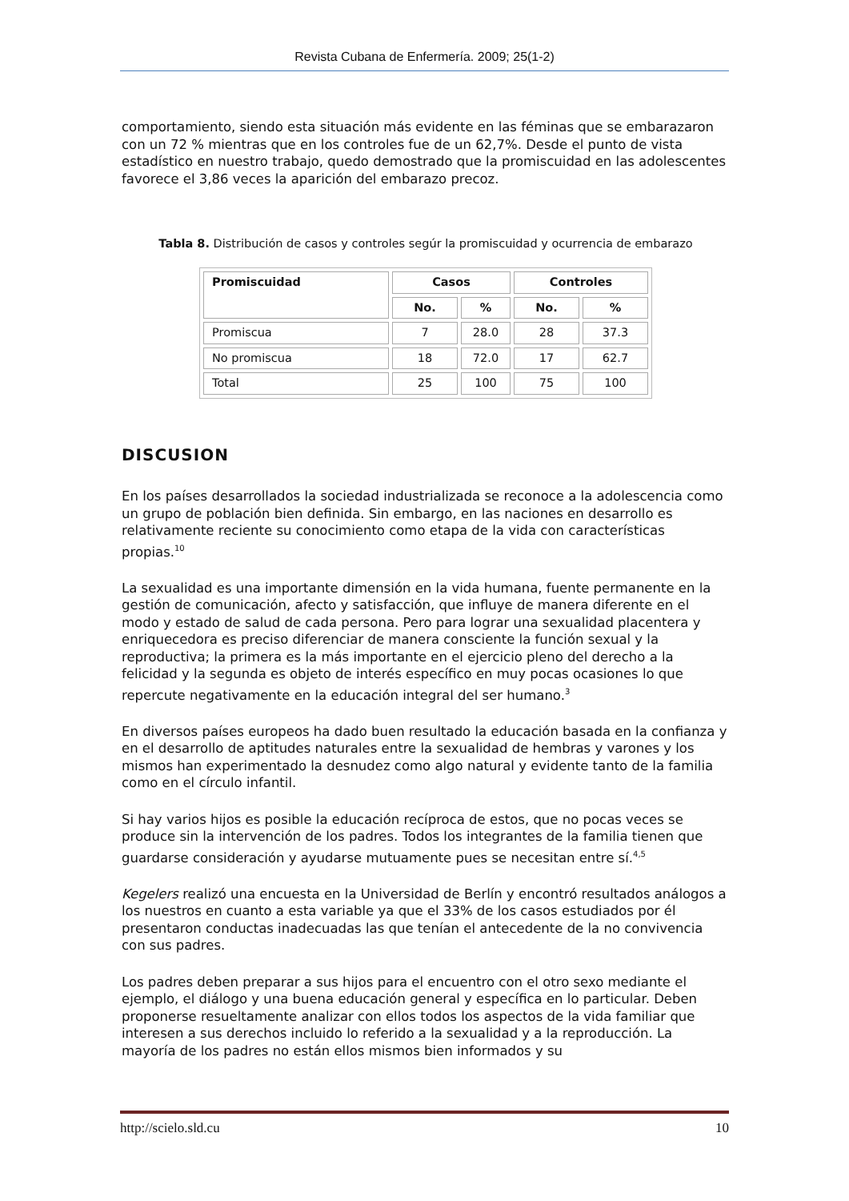Revista Cubana de Enfermería. 2009; 25(1-2)
comportamiento, siendo esta situación más evidente en las féminas que se embarazaron con un 72 % mientras que en los controles fue de un 62,7%. Desde el punto de vista estadístico en nuestro trabajo, quedo demostrado que la promiscuidad en las adolescentes favorece el 3,86 veces la aparición del embarazo precoz.
Tabla 8. Distribución de casos y controles segúr la promiscuidad y ocurrencia de embarazo
| Promiscuidad | Casos | | Controles | |
| --- | --- | --- | --- | --- |
| | No. | % | No. | % |
| Promiscua | 7 | 28.0 | 28 | 37.3 |
| No promiscua | 18 | 72.0 | 17 | 62.7 |
| Total | 25 | 100 | 75 | 100 |
DISCUSION
En los países desarrollados la sociedad industrializada se reconoce a la adolescencia como un grupo de población bien definida. Sin embargo, en las naciones en desarrollo es relativamente reciente su conocimiento como etapa de la vida con características propias.<sup>10</sup>
La sexualidad es una importante dimensión en la vida humana, fuente permanente en la gestión de comunicación, afecto y satisfacción, que influye de manera diferente en el modo y estado de salud de cada persona. Pero para lograr una sexualidad placentera y enriquecedora es preciso diferenciar de manera consciente la función sexual y la reproductiva; la primera es la más importante en el ejercicio pleno del derecho a la felicidad y la segunda es objeto de interés específico en muy pocas ocasiones lo que repercute negativamente en la educación integral del ser humano.<sup>3</sup>
En diversos países europeos ha dado buen resultado la educación basada en la confianza y en el desarrollo de aptitudes naturales entre la sexualidad de hembras y varones y los mismos han experimentado la desnudez como algo natural y evidente tanto de la familia como en el círculo infantil.
Si hay varios hijos es posible la educación recíproca de estos, que no pocas veces se produce sin la intervención de los padres. Todos los integrantes de la familia tienen que guardarse consideración y ayudarse mutuamente pues se necesitan entre sí.<sup>4,5</sup>
Kegelers realizó una encuesta en la Universidad de Berlín y encontró resultados análogos a los nuestros en cuanto a esta variable ya que el 33% de los casos estudiados por él presentaron conductas inadecuadas las que tenían el antecedente de la no convivencia con sus padres.
Los padres deben preparar a sus hijos para el encuentro con el otro sexo mediante el ejemplo, el diálogo y una buena educación general y específica en lo particular. Deben proponerse resueltamente analizar con ellos todos los aspectos de la vida familiar que interesen a sus derechos incluido lo referido a la sexualidad y a la reproducción. La mayoría de los padres no están ellos mismos bien informados y su
http://scielo.sld.cu 10